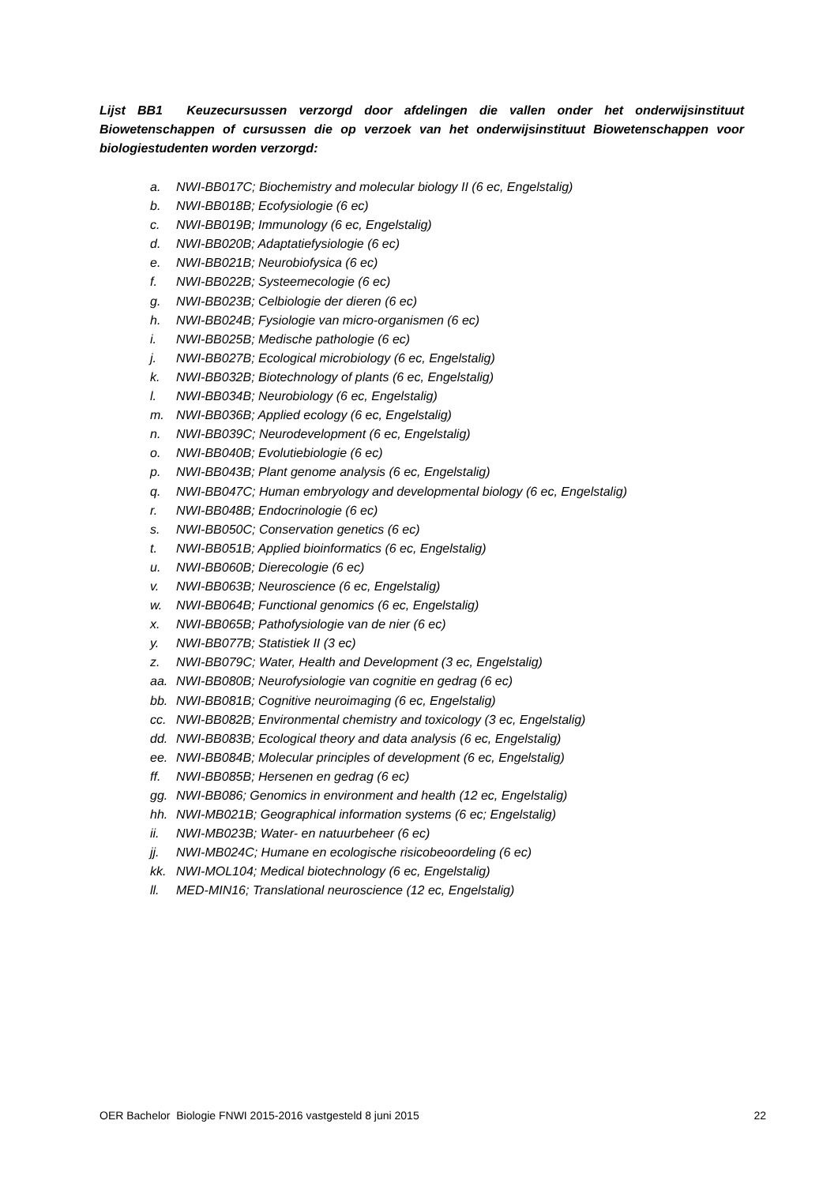Lijst BB1 Keuzecursussen verzorgd door afdelingen die vallen onder het onderwijsinstituut Biowetenschappen of cursussen die op verzoek van het onderwijsinstituut Biowetenschappen voor biologiestudenten worden verzorgd:
a. NWI-BB017C; Biochemistry and molecular biology II (6 ec, Engelstalig)
b. NWI-BB018B; Ecofysiologie (6 ec)
c. NWI-BB019B; Immunology (6 ec, Engelstalig)
d. NWI-BB020B; Adaptatiefysiologie (6 ec)
e. NWI-BB021B; Neurobiofysica (6 ec)
f. NWI-BB022B; Systeemecologie (6 ec)
g. NWI-BB023B; Celbiologie der dieren (6 ec)
h. NWI-BB024B; Fysiologie van micro-organismen (6 ec)
i. NWI-BB025B; Medische pathologie (6 ec)
j. NWI-BB027B; Ecological microbiology (6 ec, Engelstalig)
k. NWI-BB032B; Biotechnology of plants (6 ec, Engelstalig)
l. NWI-BB034B; Neurobiology (6 ec, Engelstalig)
m. NWI-BB036B; Applied ecology (6 ec, Engelstalig)
n. NWI-BB039C; Neurodevelopment (6 ec, Engelstalig)
o. NWI-BB040B; Evolutiebiologie (6 ec)
p. NWI-BB043B; Plant genome analysis (6 ec, Engelstalig)
q. NWI-BB047C; Human embryology and developmental biology (6 ec, Engelstalig)
r. NWI-BB048B; Endocrinologie (6 ec)
s. NWI-BB050C; Conservation genetics (6 ec)
t. NWI-BB051B; Applied bioinformatics (6 ec, Engelstalig)
u. NWI-BB060B; Dierecologie (6 ec)
v. NWI-BB063B; Neuroscience (6 ec, Engelstalig)
w. NWI-BB064B; Functional genomics (6 ec, Engelstalig)
x. NWI-BB065B; Pathofysiologie van de nier (6 ec)
y. NWI-BB077B; Statistiek II (3 ec)
z. NWI-BB079C; Water, Health and Development (3 ec, Engelstalig)
aa. NWI-BB080B; Neurofysiologie van cognitie en gedrag (6 ec)
bb. NWI-BB081B; Cognitive neuroimaging (6 ec, Engelstalig)
cc. NWI-BB082B; Environmental chemistry and toxicology (3 ec, Engelstalig)
dd. NWI-BB083B; Ecological theory and data analysis (6 ec, Engelstalig)
ee. NWI-BB084B; Molecular principles of development (6 ec, Engelstalig)
ff. NWI-BB085B; Hersenen en gedrag (6 ec)
gg. NWI-BB086; Genomics in environment and health (12 ec, Engelstalig)
hh. NWI-MB021B; Geographical information systems (6 ec; Engelstalig)
ii. NWI-MB023B; Water- en natuurbeheer (6 ec)
jj. NWI-MB024C; Humane en ecologische risicobeoordeling (6 ec)
kk. NWI-MOL104; Medical biotechnology (6 ec, Engelstalig)
ll. MED-MIN16; Translational neuroscience (12 ec, Engelstalig)
OER Bachelor Biologie FNWI 2015-2016 vastgesteld 8 juni 2015 22